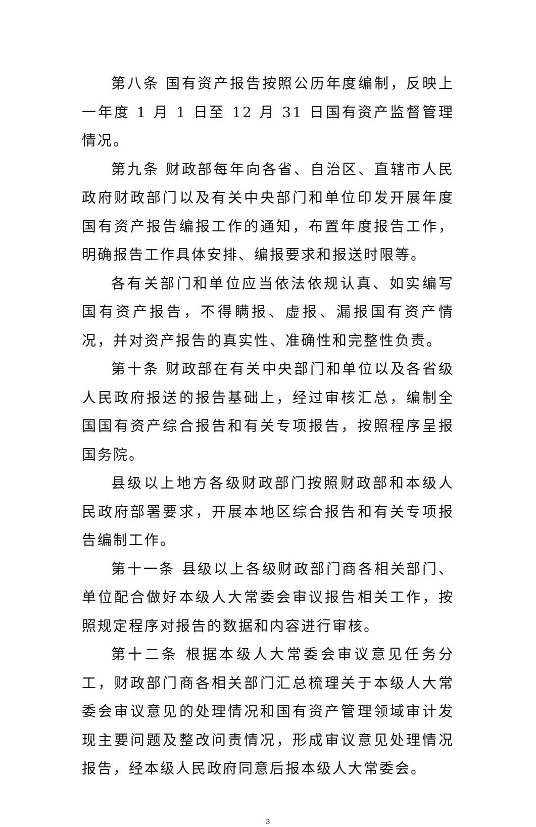第八条 国有资产报告按照公历年度编制，反映上一年度 1 月 1 日至 12 月 31 日国有资产监督管理情况。
第九条 财政部每年向各省、自治区、直辖市人民政府财政部门以及有关中央部门和单位印发开展年度国有资产报告编报工作的通知，布置年度报告工作，明确报告工作具体安排、编报要求和报送时限等。
各有关部门和单位应当依法依规认真、如实编写国有资产报告，不得瞒报、虚报、漏报国有资产情况，并对资产报告的真实性、准确性和完整性负责。
第十条 财政部在有关中央部门和单位以及各省级人民政府报送的报告基础上，经过审核汇总，编制全国国有资产综合报告和有关专项报告，按照程序呈报国务院。
县级以上地方各级财政部门按照财政部和本级人民政府部署要求，开展本地区综合报告和有关专项报告编制工作。
第十一条 县级以上各级财政部门商各相关部门、单位配合做好本级人大常委会审议报告相关工作，按照规定程序对报告的数据和内容进行审核。
第十二条 根据本级人大常委会审议意见任务分工，财政部门商各相关部门汇总梳理关于本级人大常委会审议意见的处理情况和国有资产管理领域审计发现主要问题及整改问责情况，形成审议意见处理情况报告，经本级人民政府同意后报本级人大常委会。
3